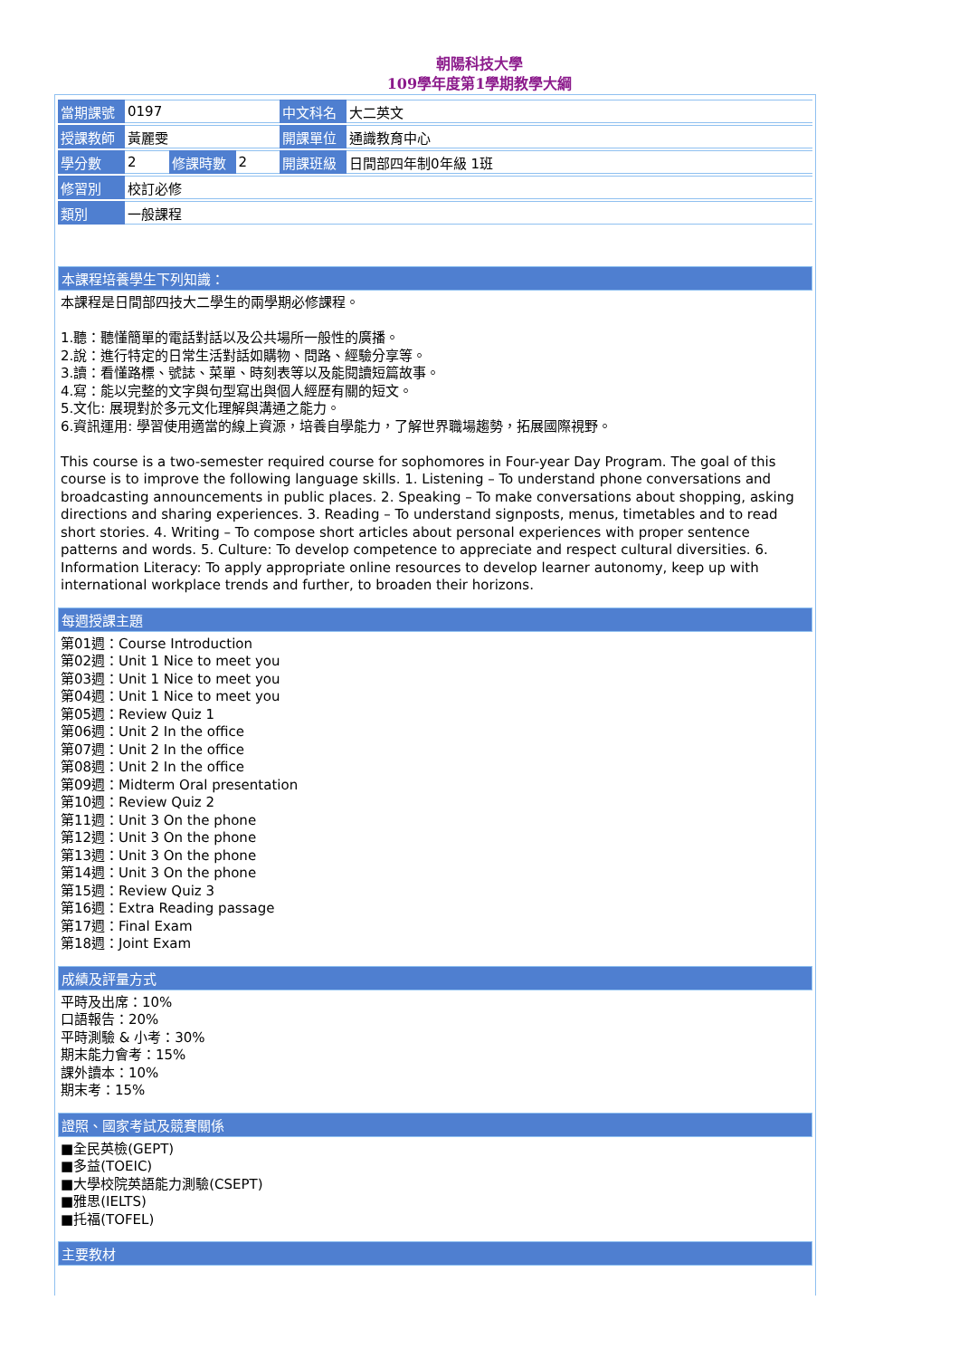朝陽科技大學
109學年度第1學期教學大綱
| 當期課號 | 0197 | | | 中文科名 | 大二英文 |
| 授課教師 | 黃麗雯 | | | 開課單位 | 通識教育中心 |
| 學分數 | 2 | 修課時數 | 2 | 開課班級 | 日間部四年制0年級 1班 |
| 修習別 | 校訂必修 | | | | |
| 類別 | 一般課程 | | | | |
本課程培養學生下列知識：
本課程是日間部四技大二學生的兩學期必修課程。
1.聽：聽懂簡單的電話對話以及公共場所一般性的廣播。
2.說：進行特定的日常生活對話如購物、問路、經驗分享等。
3.讀：看懂路標、號誌、菜單、時刻表等以及能閱讀短篇故事。
4.寫：能以完整的文字與句型寫出與個人經歷有關的短文。
5.文化: 展現對於多元文化理解與溝通之能力。
6.資訊運用: 學習使用適當的線上資源，培養自學能力，了解世界職場趨勢，拓展國際視野。
This course is a two-semester required course for sophomores in Four-year Day Program. The goal of this course is to improve the following language skills. 1. Listening – To understand phone conversations and broadcasting announcements in public places. 2. Speaking – To make conversations about shopping, asking directions and sharing experiences. 3. Reading – To understand signposts, menus, timetables and to read short stories. 4. Writing – To compose short articles about personal experiences with proper sentence patterns and words. 5. Culture: To develop competence to appreciate and respect cultural diversities. 6. Information Literacy: To apply appropriate online resources to develop learner autonomy, keep up with international workplace trends and further, to broaden their horizons.
每週授課主題
第01週：Course Introduction
第02週：Unit 1 Nice to meet you
第03週：Unit 1 Nice to meet you
第04週：Unit 1 Nice to meet you
第05週：Review Quiz 1
第06週：Unit 2 In the office
第07週：Unit 2 In the office
第08週：Unit 2 In the office
第09週：Midterm Oral presentation
第10週：Review Quiz 2
第11週：Unit 3 On the phone
第12週：Unit 3 On the phone
第13週：Unit 3 On the phone
第14週：Unit 3 On the phone
第15週：Review Quiz 3
第16週：Extra Reading passage
第17週：Final Exam
第18週：Joint Exam
成績及評量方式
平時及出席：10%
口語報告：20%
平時測驗 & 小考：30%
期末能力會考：15%
課外讀本：10%
期末考：15%
證照、國家考試及競賽關係
■全民英檢(GEPT)
■多益(TOEIC)
■大學校院英語能力測驗(CSEPT)
■雅思(IELTS)
■托福(TOFEL)
主要教材